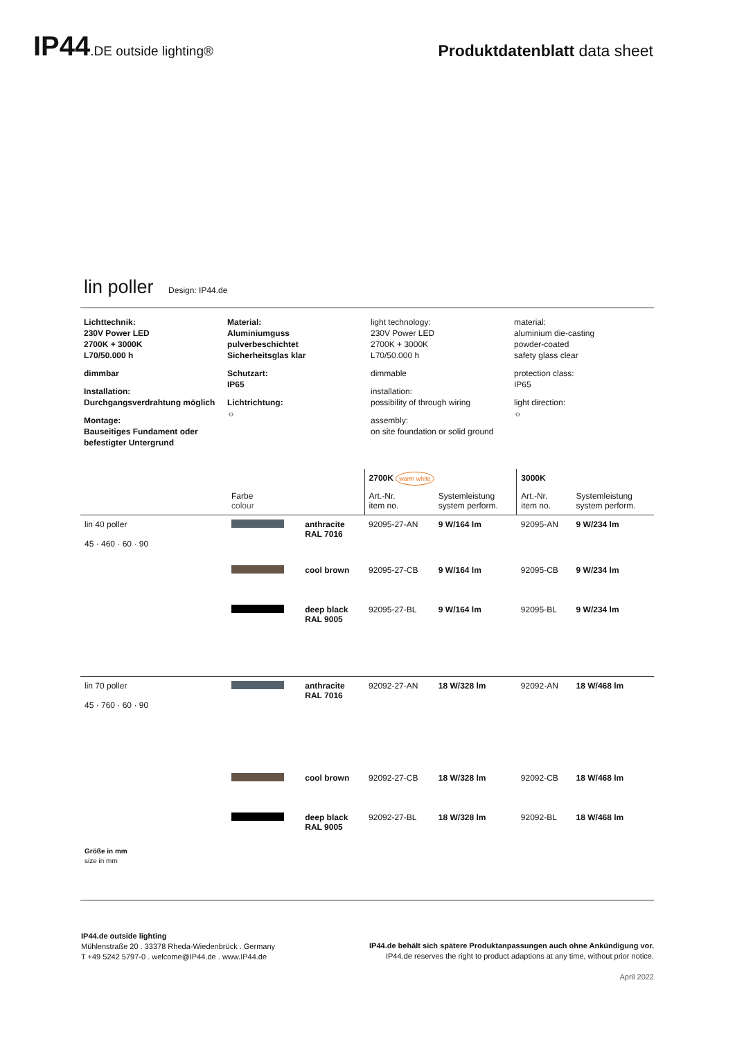IP44.DE outside lighting®
Produktdatenblatt data sheet
lin poller Design: IP44.de
Lichttechnik:
230V Power LED
2700K + 3000K
L70/50.000 h
dimmbar
Installation:
Durchgangsverdrahtung möglich
Montage:
Bauseitiges Fundament oder befestigter Untergrund
Material:
Aluminiumguss
pulverbeschichtet
Sicherheitsglas klar
Schutzart:
IP65
Lichtrichtung:
☼
light technology:
230V Power LED
2700K + 3000K
L70/50.000 h
dimmable
installation:
possibility of through wiring
assembly:
on site foundation or solid ground
material:
aluminium die-casting
powder-coated
safety glass clear
protection class:
IP65
light direction:
☼
| | | | 2700K warm white | | 3000K | |
| --- | --- | --- | --- | --- | --- | --- |
| | Farbe colour | | Art.-Nr. item no. | Systemleistung system perform. | Art.-Nr. item no. | Systemleistung system perform. |
| lin 40 poller 45 · 460 · 60 · 90 | | anthracite RAL 7016 | 92095-27-AN | 9 W/164 lm | 92095-AN | 9 W/234 lm |
| | | cool brown | 92095-27-CB | 9 W/164 lm | 92095-CB | 9 W/234 lm |
| | | deep black RAL 9005 | 92095-27-BL | 9 W/164 lm | 92095-BL | 9 W/234 lm |
| lin 70 poller 45 · 760 · 60 · 90 Größe in mm size in mm | | anthracite RAL 7016 | 92092-27-AN | 18 W/328 lm | 92092-AN | 18 W/468 lm |
| | | cool brown | 92092-27-CB | 18 W/328 lm | 92092-CB | 18 W/468 lm |
| | | deep black RAL 9005 | 92092-27-BL | 18 W/328 lm | 92092-BL | 18 W/468 lm |
IP44.de outside lighting
Mühlenstraße 20 . 33378 Rheda-Wiedenbrück . Germany
T +49 5242 5797-0 . welcome@IP44.de . www.IP44.de
IP44.de behält sich spätere Produktanpassungen auch ohne Ankündigung vor.
IP44.de reserves the right to product adaptions at any time, without prior notice.
April 2022